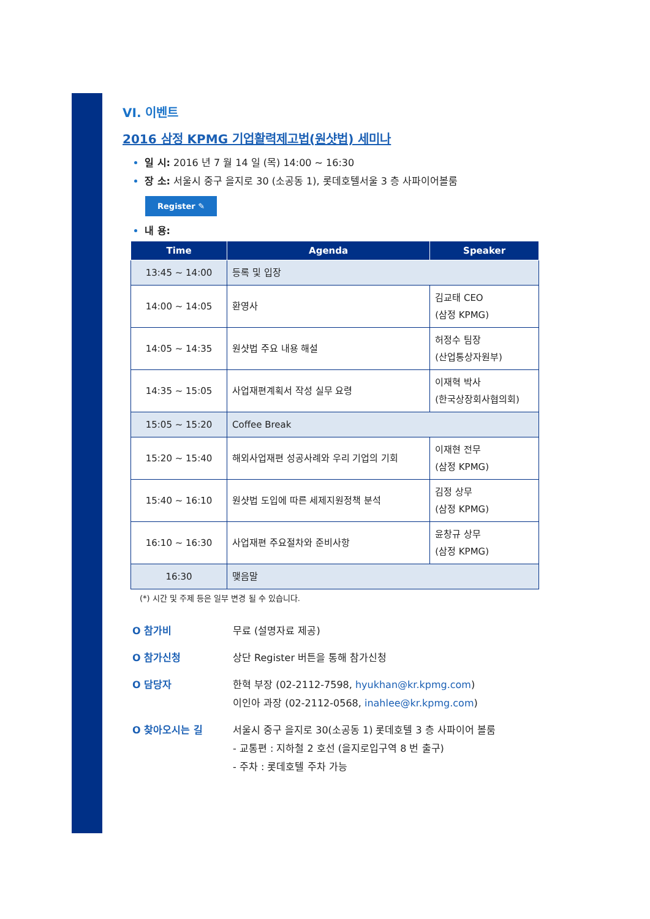VI. 이벤트
2016 삼정 KPMG 기업활력제고법(원샷법) 세미나
일 시: 2016 년 7 월 14 일 (목) 14:00 ~ 16:30
장 소: 서울시 중구 을지로 30 (소공동 1), 롯데호텔서울 3 층 사파이어볼룸
Register ✎
내 용:
| Time | Agenda | Speaker |
| --- | --- | --- |
| 13:45 ~ 14:00 | 등록 및 입장 | |
| 14:00 ~ 14:05 | 환영사 | 김교태 CEO (삼정 KPMG) |
| 14:05 ~ 14:35 | 원샷법 주요 내용 해설 | 허정수 팀장 (산업통상자원부) |
| 14:35 ~ 15:05 | 사업재편계획서 작성 실무 요령 | 이재혁 박사 (한국상장회사협의회) |
| 15:05 ~ 15:20 | Coffee Break | |
| 15:20 ~ 15:40 | 해외사업재편 성공사례와 우리 기업의 기회 | 이재현 전무 (삼정 KPMG) |
| 15:40 ~ 16:10 | 원샷법 도입에 따른 세제지원정책 분석 | 김정 상무 (삼정 KPMG) |
| 16:10 ~ 16:30 | 사업재편 주요절차와 준비사항 | 윤창규 상무 (삼정 KPMG) |
| 16:30 | 맺음말 | |
(*) 시간 및 주제 등은 일부 변경 될 수 있습니다.
O 참가비 무료 (설명자료 제공)
O 참가신청 상단 Register 버튼을 통해 참가신청
O 담당자 한혁 부장 (02-2112-7598, hyukhan@kr.kpmg.com)
이인아 과장 (02-2112-0568, inahlee@kr.kpmg.com)
O 찾아오시는 길 서울시 중구 을지로 30(소공동 1) 롯데호텔 3 층 사파이어 볼룸
- 교통편 : 지하철 2 호선 (을지로입구역 8 번 출구)
- 주차 : 롯데호텔 주차 가능